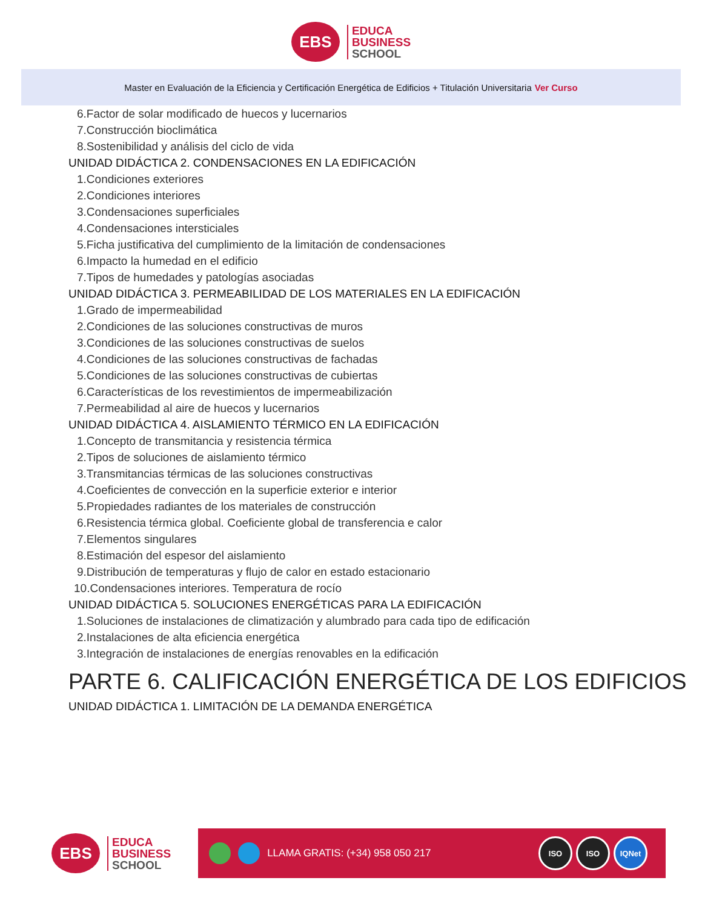EBS
EDUCA
BUSINESS
SCHOOL
Master en Evaluación de la Eficiencia y Certificación Energética de Edificios + Titulación Universitaria Ver Curso
6.Factor de solar modificado de huecos y lucernarios
7.Construcción bioclimática
8.Sostenibilidad y análisis del ciclo de vida
UNIDAD DIDÁCTICA 2. CONDENSACIONES EN LA EDIFICACIÓN
1.Condiciones exteriores
2.Condiciones interiores
3.Condensaciones superficiales
4.Condensaciones intersticiales
5.Ficha justificativa del cumplimiento de la limitación de condensaciones
6.Impacto la humedad en el edificio
7.Tipos de humedades y patologías asociadas
UNIDAD DIDÁCTICA 3. PERMEABILIDAD DE LOS MATERIALES EN LA EDIFICACIÓN
1.Grado de impermeabilidad
2.Condiciones de las soluciones constructivas de muros
3.Condiciones de las soluciones constructivas de suelos
4.Condiciones de las soluciones constructivas de fachadas
5.Condiciones de las soluciones constructivas de cubiertas
6.Características de los revestimientos de impermeabilización
7.Permeabilidad al aire de huecos y lucernarios
UNIDAD DIDÁCTICA 4. AISLAMIENTO TÉRMICO EN LA EDIFICACIÓN
1.Concepto de transmitancia y resistencia térmica
2.Tipos de soluciones de aislamiento térmico
3.Transmitancias térmicas de las soluciones constructivas
4.Coeficientes de convección en la superficie exterior e interior
5.Propiedades radiantes de los materiales de construcción
6.Resistencia térmica global. Coeficiente global de transferencia e calor
7.Elementos singulares
8.Estimación del espesor del aislamiento
9.Distribución de temperaturas y flujo de calor en estado estacionario
10.Condensaciones interiores. Temperatura de rocío
UNIDAD DIDÁCTICA 5. SOLUCIONES ENERGÉTICAS PARA LA EDIFICACIÓN
1.Soluciones de instalaciones de climatización y alumbrado para cada tipo de edificación
2.Instalaciones de alta eficiencia energética
3.Integración de instalaciones de energías renovables en la edificación
PARTE 6. CALIFICACIÓN ENERGÉTICA DE LOS EDIFICIOS
UNIDAD DIDÁCTICA 1. LIMITACIÓN DE LA DEMANDA ENERGÉTICA
EBS
EDUCA
BUSINESS
SCHOOL
LLAMA GRATIS: (+34) 958 050 217
ISO ISO IQNet